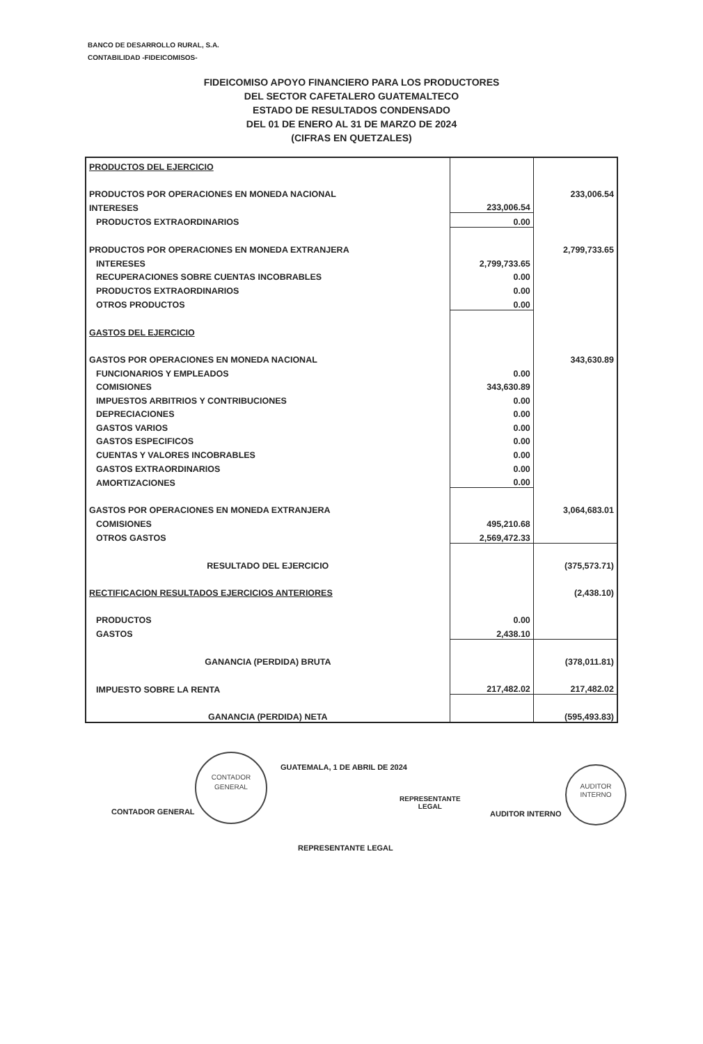BANCO DE DESARROLLO RURAL, S.A.
CONTABILIDAD -FIDEICOMISOS-
FIDEICOMISO APOYO FINANCIERO PARA LOS PRODUCTORES
DEL SECTOR CAFETALERO GUATEMALTECO
ESTADO DE RESULTADOS CONDENSADO
DEL 01 DE ENERO AL 31 DE MARZO DE 2024
(CIFRAS EN QUETZALES)
| PRODUCTOS DEL EJERCICIO | | |
| PRODUCTOS POR OPERACIONES EN MONEDA NACIONAL | | 233,006.54 |
| INTERESES | 233,006.54 | |
| PRODUCTOS EXTRAORDINARIOS | 0.00 | |
| PRODUCTOS POR OPERACIONES EN MONEDA EXTRANJERA | | 2,799,733.65 |
| INTERESES | 2,799,733.65 | |
| RECUPERACIONES SOBRE CUENTAS INCOBRABLES | 0.00 | |
| PRODUCTOS EXTRAORDINARIOS | 0.00 | |
| OTROS PRODUCTOS | 0.00 | |
| GASTOS DEL EJERCICIO | | |
| GASTOS POR OPERACIONES EN MONEDA NACIONAL | | 343,630.89 |
| FUNCIONARIOS Y EMPLEADOS | 0.00 | |
| COMISIONES | 343,630.89 | |
| IMPUESTOS ARBITRIOS Y CONTRIBUCIONES | 0.00 | |
| DEPRECIACIONES | 0.00 | |
| GASTOS VARIOS | 0.00 | |
| GASTOS ESPECIFICOS | 0.00 | |
| CUENTAS Y VALORES INCOBRABLES | 0.00 | |
| GASTOS EXTRAORDINARIOS | 0.00 | |
| AMORTIZACIONES | 0.00 | |
| GASTOS POR OPERACIONES EN MONEDA EXTRANJERA | | 3,064,683.01 |
| COMISIONES | 495,210.68 | |
| OTROS GASTOS | 2,569,472.33 | |
| RESULTADO DEL EJERCICIO | | (375,573.71) |
| RECTIFICACION RESULTADOS EJERCICIOS ANTERIORES | | (2,438.10) |
| PRODUCTOS | 0.00 | |
| GASTOS | 2,438.10 | |
| GANANCIA (PERDIDA) BRUTA | | (378,011.81) |
| IMPUESTO SOBRE LA RENTA | 217,482.02 | 217,482.02 |
| GANANCIA (PERDIDA) NETA | | (595,493.83) |
GUATEMALA, 1 DE ABRIL DE 2024
CONTADOR GENERAL
CONTADOR
GENERAL
AUDITOR INTERNO
AUDITOR
INTERNO
REPRESENTANTE
LEGAL
REPRESENTANTE LEGAL